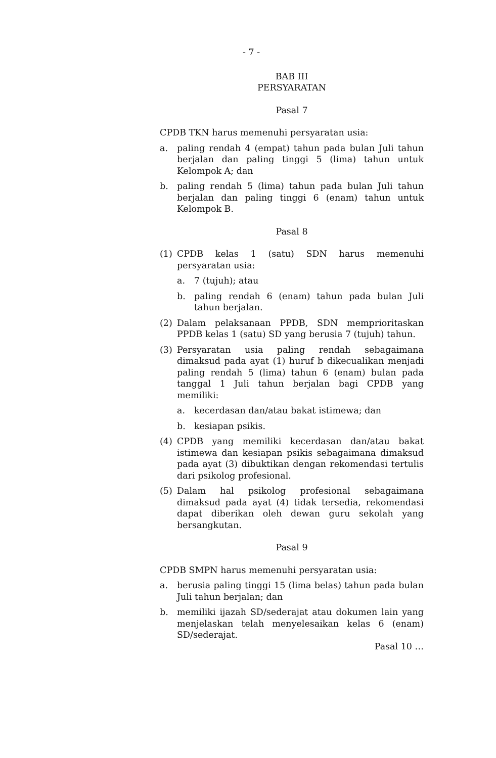- 7 -
BAB III
PERSYARATAN
Pasal 7
CPDB TKN harus memenuhi persyaratan usia:
a. paling rendah 4 (empat) tahun pada bulan Juli tahun berjalan dan paling tinggi 5 (lima) tahun untuk Kelompok A; dan
b. paling rendah 5 (lima) tahun pada bulan Juli tahun berjalan dan paling tinggi 6 (enam) tahun untuk Kelompok B.
Pasal 8
(1) CPDB kelas 1 (satu) SDN harus memenuhi persyaratan usia:
a. 7 (tujuh); atau
b. paling rendah 6 (enam) tahun pada bulan Juli tahun berjalan.
(2) Dalam pelaksanaan PPDB, SDN memprioritaskan PPDB kelas 1 (satu) SD yang berusia 7 (tujuh) tahun.
(3) Persyaratan usia paling rendah sebagaimana dimaksud pada ayat (1) huruf b dikecualikan menjadi paling rendah 5 (lima) tahun 6 (enam) bulan pada tanggal 1 Juli tahun berjalan bagi CPDB yang memiliki:
a. kecerdasan dan/atau bakat istimewa; dan
b. kesiapan psikis.
(4) CPDB yang memiliki kecerdasan dan/atau bakat istimewa dan kesiapan psikis sebagaimana dimaksud pada ayat (3) dibuktikan dengan rekomendasi tertulis dari psikolog profesional.
(5) Dalam hal psikolog profesional sebagaimana dimaksud pada ayat (4) tidak tersedia, rekomendasi dapat diberikan oleh dewan guru sekolah yang bersangkutan.
Pasal 9
CPDB SMPN harus memenuhi persyaratan usia:
a. berusia paling tinggi 15 (lima belas) tahun pada bulan Juli tahun berjalan; dan
b. memiliki ijazah SD/sederajat atau dokumen lain yang menjelaskan telah menyelesaikan kelas 6 (enam) SD/sederajat.
Pasal 10 …